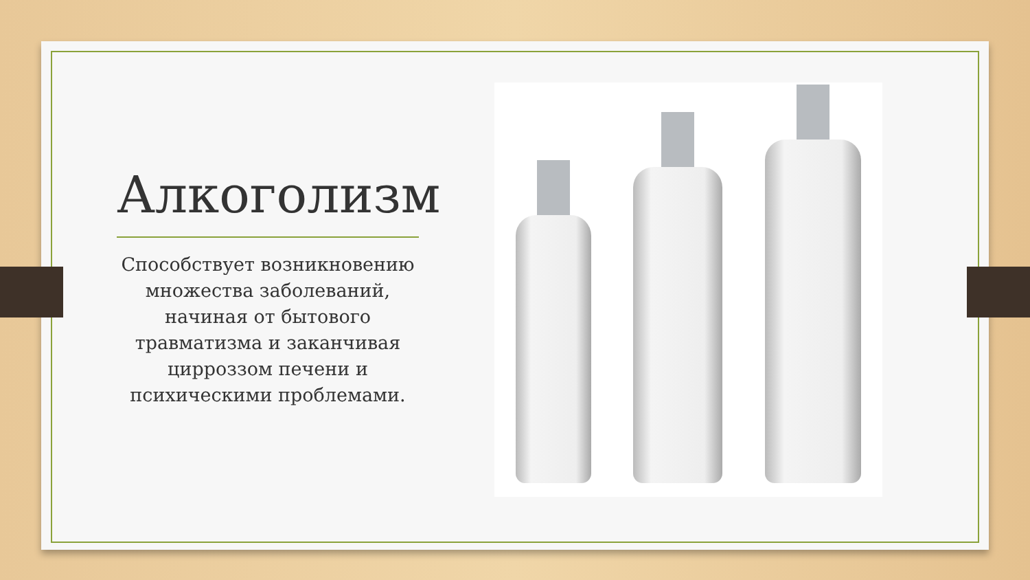Алкоголизм
Способствует возникновению множества заболеваний, начиная от бытового травматизма и заканчивая цирроззом печени и психическими проблемами.